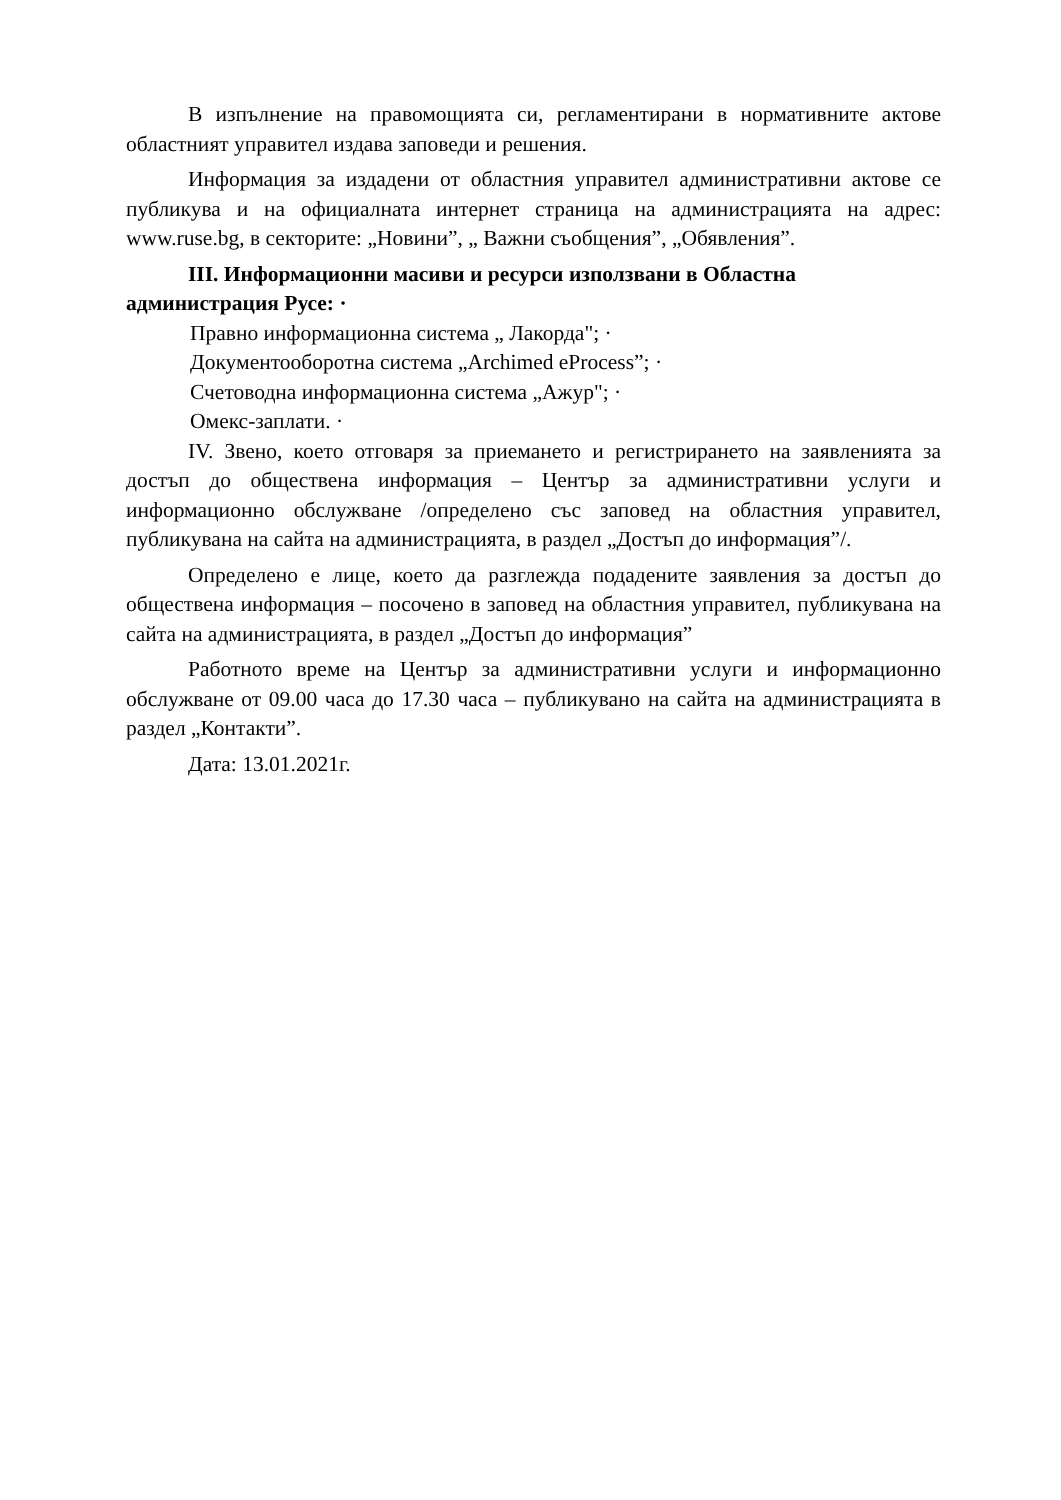В изпълнение на правомощията си, регламентирани в нормативните актове областният управител издава заповеди и решения.
Информация за издадени от областния управител административни актове се публикува и на официалната интернет страница на администрацията на адрес: www.ruse.bg, в секторите: „Новини”, „ Важни съобщения”, „Обявления”.
III. Информационни масиви и ресурси използвани в Областна администрация Русе: ·
Правно информационна система „ Лакорда"; ·
Документооборотна система „Archimed eProcess”; ·
Счетоводна информационна система „Ажур"; ·
Омекс-заплати. ·
IV. Звено, което отговаря за приемането и регистрирането на заявленията за достъп до обществена информация – Център за административни услуги и информационно обслужване /определено със заповед на областния управител, публикувана на сайта на администрацията, в раздел „Достъп до информация”/.
Определено е лице, което да разглежда подадените заявления за достъп до обществена информация – посочено в заповед на областния управител, публикувана на сайта на администрацията, в раздел „Достъп до информация”
Работното време на Център за административни услуги и информационно обслужване от 09.00 часа до 17.30 часа – публикувано на сайта на администрацията в раздел „Контакти”.
Дата: 13.01.2021г.